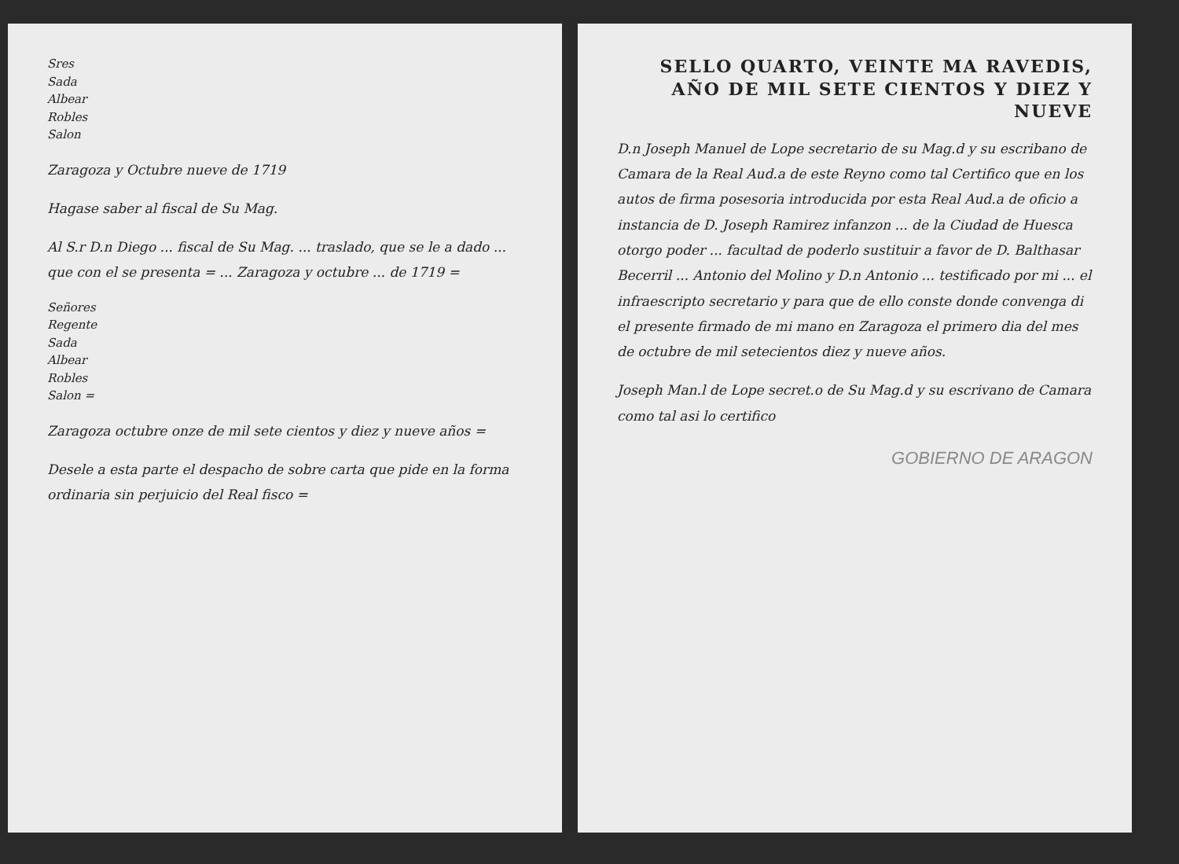Sres
Sada
Albear
Robles
Salon
Zaragoza y Octubre nueve de 1719
Hagase saber al fiscal de Su Mag.
Al S.r D.n Diego ... fiscal de Su Mag. ... traslado, que se le a dado ... que con el se presenta = ... Zaragoza y octubre ... de 1719 =
Señores
Regente
Sada
Albear
Robles
Salon =
Zaragoza octubre onze de mil sete cientos y diez y nueve años =
Desele a esta parte el despacho de sobre carta que pide en la forma ordinaria sin perjuicio del Real fisco =
SELLO QUARTO, VEINTE MA RAVEDIS, AÑO DE MIL SETE CIENTOS Y DIEZ Y NUEVE
D.n Joseph Manuel de Lope secretario de su Mag.d y su escribano de Camara de la Real Aud.a de este Reyno como tal Certifico que en los autos de firma posesoria introducida por esta Real Aud.a de oficio a instancia de D. Joseph Ramirez infanzon ... de la Ciudad de Huesca otorgo poder ... facultad de poderlo sustituir a favor de D. Balthasar Becerril ... Antonio del Molino y D.n Antonio ... testificado por mi ... el infraescripto secretario y para que de ello conste donde convenga di el presente firmado de mi mano en Zaragoza el primero dia del mes de octubre de mil setecientos diez y nueve años.
Joseph Man.l de Lope secret.o de Su Mag.d y su escrivano de Camara como tal asi lo certifico
GOBIERNO DE ARAGON